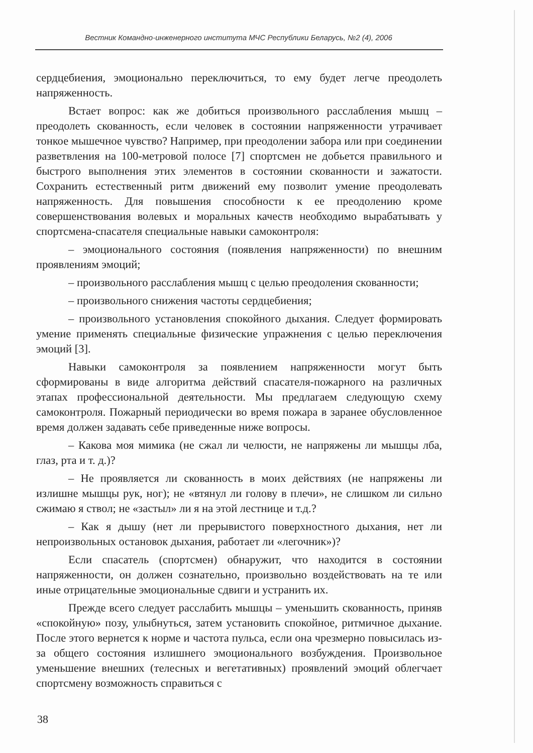Вестник Командно-инженерного института МЧС Республики Беларусь, №2 (4), 2006
сердцебиения, эмоционально переключиться, то ему будет легче преодолеть напряженность.
Встает вопрос: как же добиться произвольного расслабления мышц – преодолеть скованность, если человек в состоянии напряженности утрачивает тонкое мышечное чувство? Например, при преодолении забора или при соединении разветвления на 100-метровой полосе [7] спортсмен не добьется правильного и быстрого выполнения этих элементов в состоянии скованности и зажатости. Сохранить естественный ритм движений ему позволит умение преодолевать напряженность. Для повышения способности к ее преодолению кроме совершенствования волевых и моральных качеств необходимо вырабатывать у спортсмена-спасателя специальные навыки самоконтроля:
– эмоционального состояния (появления напряженности) по внешним проявлениям эмоций;
– произвольного расслабления мышц с целью преодоления скованности;
– произвольного снижения частоты сердцебиения;
– произвольного установления спокойного дыхания. Следует формировать умение применять специальные физические упражнения с целью переключения эмоций [3].
Навыки самоконтроля за появлением напряженности могут быть сформированы в виде алгоритма действий спасателя-пожарного на различных этапах профессиональной деятельности. Мы предлагаем следующую схему самоконтроля. Пожарный периодически во время пожара в заранее обусловленное время должен задавать себе приведенные ниже вопросы.
– Какова моя мимика (не сжал ли челюсти, не напряжены ли мышцы лба, глаз, рта и т. д.)?
– Не проявляется ли скованность в моих действиях (не напряжены ли излишне мышцы рук, ног); не «втянул ли голову в плечи», не слишком ли сильно сжимаю я ствол; не «застыл» ли я на этой лестнице и т.д.?
– Как я дышу (нет ли прерывистого поверхностного дыхания, нет ли непроизвольных остановок дыхания, работает ли «легочник»)?
Если спасатель (спортсмен) обнаружит, что находится в состоянии напряженности, он должен сознательно, произвольно воздействовать на те или иные отрицательные эмоциональные сдвиги и устранить их.
Прежде всего следует расслабить мышцы – уменьшить скованность, приняв «спокойную» позу, улыбнуться, затем установить спокойное, ритмичное дыхание. После этого вернется к норме и частота пульса, если она чрезмерно повысилась из-за общего состояния излишнего эмоционального возбуждения. Произвольное уменьшение внешних (телесных и вегетативных) проявлений эмоций облегчает спортсмену возможность справиться с
38